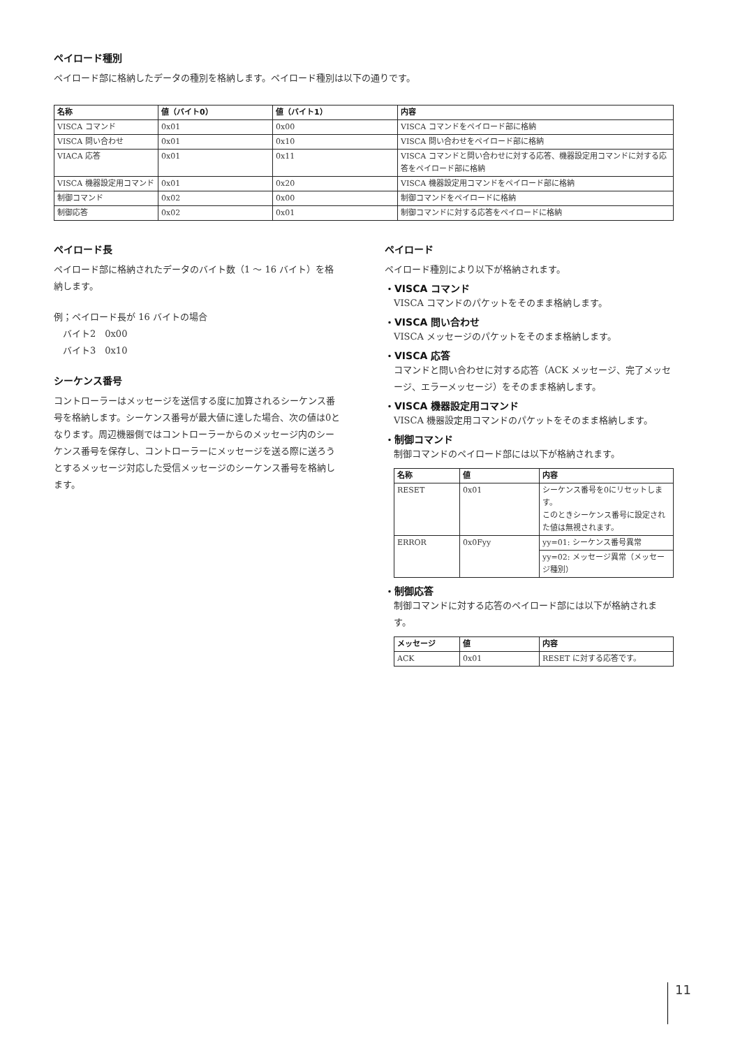ペイロード種別
ペイロード部に格納したデータの種別を格納します。ペイロード種別は以下の通りです。
| 名称 | 値（バイト0） | 値（バイト1） | 内容 |
| --- | --- | --- | --- |
| VISCA コマンド | 0x01 | 0x00 | VISCA コマンドをペイロード部に格納 |
| VISCA 問い合わせ | 0x01 | 0x10 | VISCA 問い合わせをペイロード部に格納 |
| VIACA 応答 | 0x01 | 0x11 | VISCA コマンドと問い合わせに対する応答、機器設定用コマンドに対する応答をペイロード部に格納 |
| VISCA 機器設定用コマンド | 0x01 | 0x20 | VISCA 機器設定用コマンドをペイロード部に格納 |
| 制御コマンド | 0x02 | 0x00 | 制御コマンドをペイロードに格納 |
| 制御応答 | 0x02 | 0x01 | 制御コマンドに対する応答をペイロードに格納 |
ペイロード長
ペイロード部に格納されたデータのバイト数（1 ～ 16 バイト）を格納します。
例；ペイロード長が 16 バイトの場合
バイト2　0x00
バイト3　0x10
シーケンス番号
コントローラーはメッセージを送信する度に加算されるシーケンス番号を格納します。シーケンス番号が最大値に達した場合、次の値は0となります。周辺機器側ではコントローラーからのメッセージ内のシーケンス番号を保存し、コントローラーにメッセージを送る際に送ろうとするメッセージ対応した受信メッセージのシーケンス番号を格納します。
ペイロード
ペイロード種別により以下が格納されます。
・VISCA コマンド
VISCA コマンドのパケットをそのまま格納します。
・VISCA 問い合わせ
VISCA メッセージのパケットをそのまま格納します。
・VISCA 応答
コマンドと問い合わせに対する応答（ACK メッセージ、完了メッセージ、エラーメッセージ）をそのまま格納します。
・VISCA 機器設定用コマンド
VISCA 機器設定用コマンドのパケットをそのまま格納します。
・制御コマンド
制御コマンドのペイロード部には以下が格納されます。
| 名称 | 値 | 内容 |
| --- | --- | --- |
| RESET | 0x01 | シーケンス番号を0にリセットします。 このときシーケンス番号に設定された値は無視されます。 |
| ERROR | 0x0Fyy | yy=01: シーケンス番号異常 |
| | | yy=02: メッセージ異常（メッセージ種別） |
・制御応答
制御コマンドに対する応答のペイロード部には以下が格納されます。
| メッセージ | 値 | 内容 |
| --- | --- | --- |
| ACK | 0x01 | RESET に対する応答です。 |
11